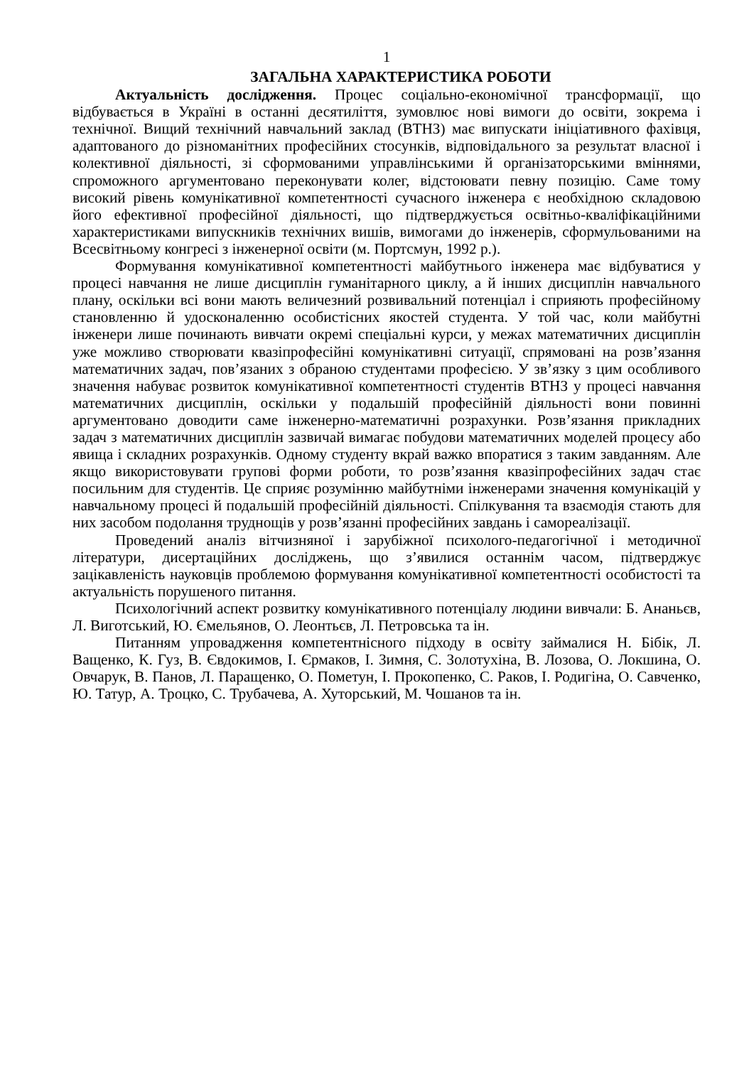1
ЗАГАЛЬНА ХАРАКТЕРИСТИКА РОБОТИ
Актуальність дослідження. Процес соціально-економічної трансформації, що відбувається в Україні в останні десятиліття, зумовлює нові вимоги до освіти, зокрема і технічної. Вищий технічний навчальний заклад (ВТНЗ) має випускати ініціативного фахівця, адаптованого до різноманітних професійних стосунків, відповідального за результат власної і колективної діяльності, зі сформованими управлінськими й організаторськими вміннями, спроможного аргументовано переконувати колег, відстоювати певну позицію. Саме тому високий рівень комунікативної компетентності сучасного інженера є необхідною складовою його ефективної професійної діяльності, що підтверджується освітньо-кваліфікаційними характеристиками випускників технічних вишів, вимогами до інженерів, сформульованими на Всесвітньому конгресі з інженерної освіти (м. Портсмун, 1992 р.).
Формування комунікативної компетентності майбутнього інженера має відбуватися у процесі навчання не лише дисциплін гуманітарного циклу, а й інших дисциплін навчального плану, оскільки всі вони мають величезний розвивальний потенціал і сприяють професійному становленню й удосконаленню особистісних якостей студента. У той час, коли майбутні інженери лише починають вивчати окремі спеціальні курси, у межах математичних дисциплін уже можливо створювати квазіпрофесійні комунікативні ситуації, спрямовані на розв’язання математичних задач, пов’язаних з обраною студентами професією. У зв’язку з цим особливого значення набуває розвиток комунікативної компетентності студентів ВТНЗ у процесі навчання математичних дисциплін, оскільки у подальшій професійній діяльності вони повинні аргументовано доводити саме інженерно-математичні розрахунки. Розв’язання прикладних задач з математичних дисциплін зазвичай вимагає побудови математичних моделей процесу або явища і складних розрахунків. Одному студенту вкрай важко впоратися з таким завданням. Але якщо використовувати групові форми роботи, то розв’язання квазіпрофесійних задач стає посильним для студентів. Це сприяє розумінню майбутніми інженерами значення комунікацій у навчальному процесі й подальшій професійній діяльності. Спілкування та взаємодія стають для них засобом подолання труднощів у розв’язанні професійних завдань і самореалізації.
Проведений аналіз вітчизняної і зарубіжної психолого-педагогічної і методичної літератури, дисертаційних досліджень, що з’явилися останнім часом, підтверджує зацікавленість науковців проблемою формування комунікативної компетентності особистості та актуальність порушеного питання.
Психологічний аспект розвитку комунікативного потенціалу людини вивчали: Б. Ананьєв, Л. Виготський, Ю. Ємельянов, О. Леонтьєв, Л. Петровська та ін.
Питанням упровадження компетентнісного підходу в освіту займалися Н. Бібік, Л. Ващенко, К. Гуз, В. Євдокимов, І. Єрмаков, І. Зимня, С. Золотухіна, В. Лозова, О. Локшина, О. Овчарук, В. Панов, Л. Паращенко, О. Пометун, І. Прокопенко, С. Раков, І. Родигіна, О. Савченко, Ю. Татур, А. Троцко, С. Трубачева, А. Хуторський, М. Чошанов та ін.